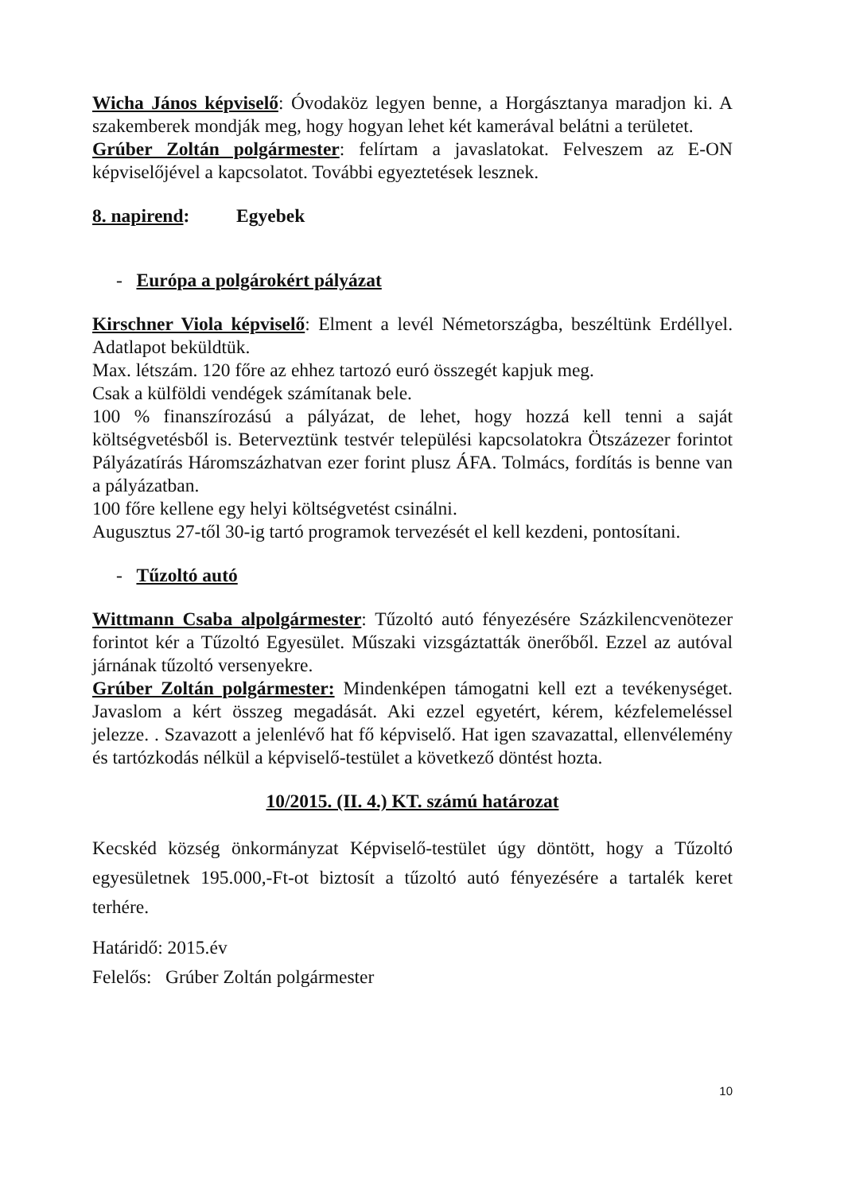Wicha János képviselő: Óvodaköz legyen benne, a Horgásztanya maradjon ki. A szakemberek mondják meg, hogy hogyan lehet két kamerával belátni a területet.
Grúber Zoltán polgármester: felírtam a javaslatokat. Felveszem az E-ON képviselőjével a kapcsolatot. További egyeztetések lesznek.
8. napirend: Egyebek
- Európa a polgárokért pályázat
Kirschner Viola képviselő: Elment a levél Németországba, beszéltünk Erdéllyel. Adatlapot beküldtük.
Max. létszám. 120 főre az ehhez tartozó euró összegét kapjuk meg.
Csak a külföldi vendégek számítanak bele.
100 % finanszírozású a pályázat, de lehet, hogy hozzá kell tenni a saját költségvetésből is. Beterveztünk testvér települési kapcsolatokra Ötszázezer forintot Pályázatírás Háromszázhatvan ezer forint plusz ÁFA. Tolmács, fordítás is benne van a pályázatban.
100 főre kellene egy helyi költségvetést csinálni.
Augusztus 27-től 30-ig tartó programok tervezését el kell kezdeni, pontosítani.
- Tűzoltó autó
Wittmann Csaba alpolgármester: Tűzoltó autó fényezésére Százkilencvenötezer forintot kér a Tűzoltó Egyesület. Műszaki vizsgáztatták önerőből. Ezzel az autóval járnának tűzoltó versenyekre.
Grúber Zoltán polgármester: Mindenképen támogatni kell ezt a tevékenységet. Javaslom a kért összeg megadását. Aki ezzel egyetért, kérem, kézfelemeléssel jelezze. . Szavazott a jelenlévő hat fő képviselő. Hat igen szavazattal, ellenvélemény és tartózkodás nélkül a képviselő-testület a következő döntést hozta.
10/2015. (II. 4.) KT. számú határozat
Kecskéd község önkormányzat Képviselő-testület úgy döntött, hogy a Tűzoltó egyesületnek 195.000,-Ft-ot biztosít a tűzoltó autó fényezésére a tartalék keret terhére.
Határidő: 2015.év
Felelős: Grúber Zoltán polgármester
10